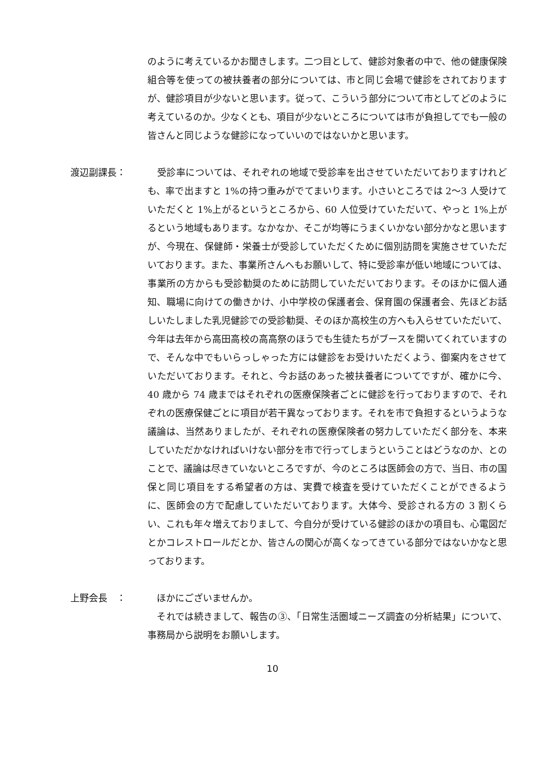のように考えているかお聞きします。二つ目として、健診対象者の中で、他の健康保険組合等を使っての被扶養者の部分については、市と同じ会場で健診をされておりますが、健診項目が少ないと思います。従って、こういう部分について市としてどのように考えているのか。少なくとも、項目が少ないところについては市が負担してでも一般の皆さんと同じような健診になっていいのではないかと思います。
渡辺副課長： 　受診率については、それぞれの地域で受診率を出させていただいておりますけれども、率で出ますと 1%の持つ重みがでてまいります。小さいところでは 2～3 人受けていただくと 1%上がるというところから、60 人位受けていただいて、やっと 1%上がるという地域もあります。なかなか、そこが均等にうまくいかない部分かなと思いますが、今現在、保健師・栄養士が受診していただくために個別訪問を実施させていただいております。また、事業所さんへもお願いして、特に受診率が低い地域については、事業所の方からも受診勧奨のために訪問していただいております。そのほかに個人通知、職場に向けての働きかけ、小中学校の保護者会、保育園の保護者会、先ほどお話しいたしました乳児健診での受診勧奨、そのほか高校生の方へも入らせていただいて、今年は去年から高田高校の高高祭のほうでも生徒たちがブースを開いてくれていますので、そんな中でもいらっしゃった方には健診をお受けいただくよう、御案内をさせていただいております。それと、今お話のあった被扶養者についてですが、確かに今、40 歳から 74 歳まではそれぞれの医療保険者ごとに健診を行っておりますので、それぞれの医療保健ごとに項目が若干異なっております。それを市で負担するというような議論は、当然ありましたが、それぞれの医療保険者の努力していただく部分を、本来していただかなければいけない部分を市で行ってしまうということはどうなのか、とのことで、議論は尽きていないところですが、今のところは医師会の方で、当日、市の国保と同じ項目をする希望者の方は、実費で検査を受けていただくことができるように、医師会の方で配慮していただいております。大体今、受診される方の 3 割くらい、これも年々増えておりまして、今自分が受けている健診のほかの項目も、心電図だとかコレストロールだとか、皆さんの関心が高くなってきている部分ではないかなと思っております。
上野会長　： 　ほかにございませんか。
　それでは続きまして、報告の③、「日常生活圏域ニーズ調査の分析結果」について、事務局から説明をお願いします。
10